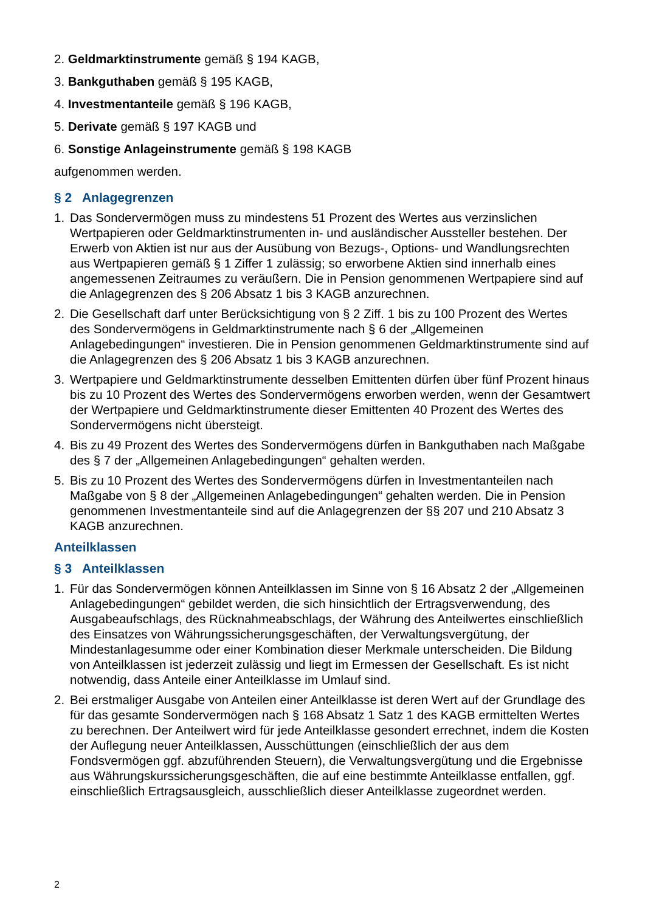2. Geldmarktinstrumente gemäß § 194 KAGB,
3. Bankguthaben gemäß § 195 KAGB,
4. Investmentanteile gemäß § 196 KAGB,
5. Derivate gemäß § 197 KAGB und
6. Sonstige Anlageinstrumente gemäß § 198 KAGB
aufgenommen werden.
§ 2 Anlagegrenzen
1. Das Sondervermögen muss zu mindestens 51 Prozent des Wertes aus verzinslichen Wertpapieren oder Geldmarktinstrumenten in- und ausländischer Aussteller bestehen. Der Erwerb von Aktien ist nur aus der Ausübung von Bezugs-, Options- und Wandlungsrechten aus Wertpapieren gemäß § 1 Ziffer 1 zulässig; so erworbene Aktien sind innerhalb eines angemessenen Zeitraumes zu veräußern. Die in Pension genommenen Wertpapiere sind auf die Anlagegrenzen des § 206 Absatz 1 bis 3 KAGB anzurechnen.
2. Die Gesellschaft darf unter Berücksichtigung von § 2 Ziff. 1 bis zu 100 Prozent des Wertes des Sondervermögens in Geldmarktinstrumente nach § 6 der „Allgemeinen Anlagebedingungen“ investieren. Die in Pension genommenen Geldmarktinstrumente sind auf die Anlagegrenzen des § 206 Absatz 1 bis 3 KAGB anzurechnen.
3. Wertpapiere und Geldmarktinstrumente desselben Emittenten dürfen über fünf Prozent hinaus bis zu 10 Prozent des Wertes des Sondervermögens erworben werden, wenn der Gesamtwert der Wertpapiere und Geldmarktinstrumente dieser Emittenten 40 Prozent des Wertes des Sondervermögens nicht übersteigt.
4. Bis zu 49 Prozent des Wertes des Sondervermögens dürfen in Bankguthaben nach Maßgabe des § 7 der „Allgemeinen Anlagebedingungen“ gehalten werden.
5. Bis zu 10 Prozent des Wertes des Sondervermögens dürfen in Investmentanteilen nach Maßgabe von § 8 der „Allgemeinen Anlagebedingungen“ gehalten werden. Die in Pension genommenen Investmentanteile sind auf die Anlagegrenzen der §§ 207 und 210 Absatz 3 KAGB anzurechnen.
Anteilklassen
§ 3 Anteilklassen
1. Für das Sondervermögen können Anteilklassen im Sinne von § 16 Absatz 2 der „Allgemeinen Anlagebedingungen“ gebildet werden, die sich hinsichtlich der Ertragsverwendung, des Ausgabeaufschlags, des Rücknahmeabschlags, der Währung des Anteilwertes einschließlich des Einsatzes von Währungssicherungsgeschäften, der Verwaltungsvergütung, der Mindestanlagesumme oder einer Kombination dieser Merkmale unterscheiden. Die Bildung von Anteilklassen ist jederzeit zulässig und liegt im Ermessen der Gesellschaft. Es ist nicht notwendig, dass Anteile einer Anteilklasse im Umlauf sind.
2. Bei erstmaliger Ausgabe von Anteilen einer Anteilklasse ist deren Wert auf der Grundlage des für das gesamte Sondervermögen nach § 168 Absatz 1 Satz 1 des KAGB ermittelten Wertes zu berechnen. Der Anteilwert wird für jede Anteilklasse gesondert errechnet, indem die Kosten der Auflegung neuer Anteilklassen, Ausschüttungen (einschließlich der aus dem Fondsvermögen ggf. abzuführenden Steuern), die Verwaltungsvergütung und die Ergebnisse aus Währungskurssicherungsgeschäften, die auf eine bestimmte Anteilklasse entfallen, ggf. einschließlich Ertragsausgleich, ausschließlich dieser Anteilklasse zugeordnet werden.
2